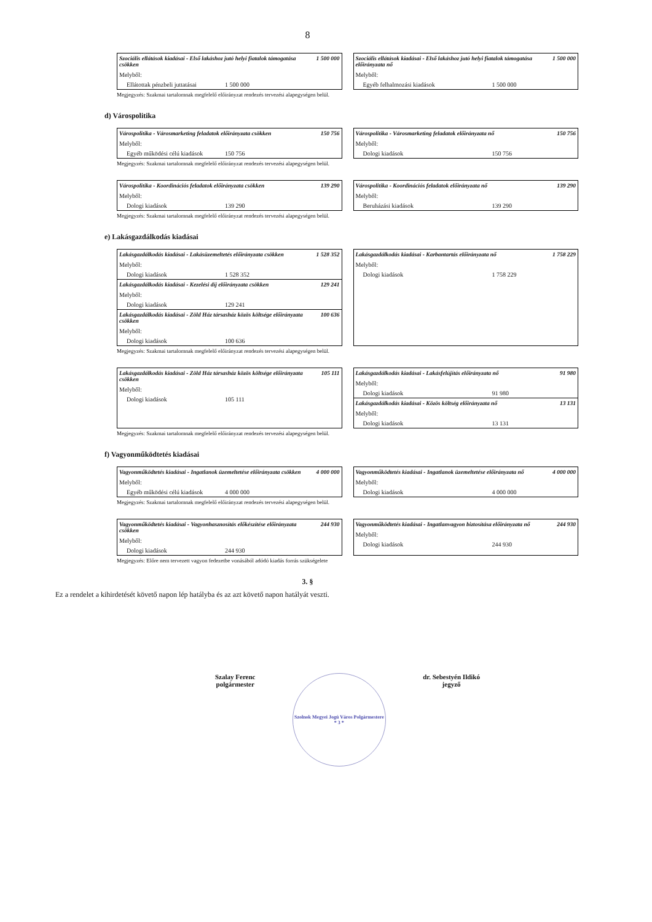8
Szociális ellátások kiadásai - Első lakáshoz jutó helyi fiatalok támogatása csökken 1 500 000
Melyből:
Ellátottak pénzbeli juttatásai 1 500 000
Szociális ellátások kiadásai - Első lakáshoz jutó helyi fiatalok támogatása előirányzata nő 1 500 000
Melyből:
Egyéb felhalmozási kiadások 1 500 000
Megjegyzés: Szakmai tartalomnak megfelelő előirányzat rendezés tervezési alapegységen belül.
d) Várospolitika
Várospolitika - Városmarketing feladatok előirányzata csökken 150 756
Melyből:
Egyéb működési célú kiadások 150 756
Várospolitika - Városmarketing feladatok előirányzata nő 150 756
Melyből:
Dologi kiadások 150 756
Megjegyzés: Szakmai tartalomnak megfelelő előirányzat rendezés tervezési alapegységen belül.
Várospolitika - Koordinációs feladatok előirányzata csökken 139 290
Melyből:
Dologi kiadások 139 290
Várospolitika - Koordinációs feladatok előirányzata nő 139 290
Melyből:
Beruházási kiadások 139 290
Megjegyzés: Szakmai tartalomnak megfelelő előirányzat rendezés tervezési alapegységen belül.
e) Lakásgazdálkodás kiadásai
Lakásgazdálkodás kiadásai - Lakásüzemeltetés előirányzata csökken 1 528 352
Melyből:
Dologi kiadások 1 528 352
Lakásgazdálkodás kiadásai - Kezelési díj előirányzata csökken 129 241
Melyből:
Dologi kiadások 129 241
Lakásgazdálkodás kiadásai - Zöld Ház társasház közös költsége előirányzata csökken 100 636
Melyből:
Dologi kiadások 100 636
Lakásgazdálkodás kiadásai - Karbantartás előirányzata nő 1 758 229
Melyből:
Dologi kiadások 1 758 229
Megjegyzés: Szakmai tartalomnak megfelelő előirányzat rendezés tervezési alapegységen belül.
Lakásgazdálkodás kiadásai - Zöld Ház társasház közös költsége előirányzata csökken 105 111
Melyből:
Dologi kiadások 105 111
Lakásgazdálkodás kiadásai - Lakásfelújítás előirányzata nő 91 980
Melyből:
Dologi kiadások 91 980
Lakásgazdálkodás kiadásai - Közös költség előirányzata nő 13 131
Melyből:
Dologi kiadások 13 131
Megjegyzés: Szakmai tartalomnak megfelelő előirányzat rendezés tervezési alapegységen belül.
f) Vagyonműködtetés kiadásai
Vagyonműködtetés kiadásai - Ingatlanok üzemeltetése előirányzata csökken 4 000 000
Melyből:
Egyéb működési célú kiadások 4 000 000
Vagyonműködtetés kiadásai - Ingatlanok üzemeltetése előirányzata nő 4 000 000
Melyből:
Dologi kiadások 4 000 000
Megjegyzés: Szakmai tartalomnak megfelelő előirányzat rendezés tervezési alapegységen belül.
Vagyonműködtetés kiadásai - Vagyonhasznosítás előkészítése előirányzata csökken 244 930
Melyből:
Dologi kiadások 244 930
Vagyonműködtetés kiadásai - Ingatlanvagyon biztosítása előirányzata nő 244 930
Melyből:
Dologi kiadások 244 930
Megjegyzés: Előre nem tervezett vagyon fedezetbe vonásából adódó kiadás forrás szükségelete
3. §
Ez a rendelet a kihirdetését követő napon lép hatályba és az azt követő napon hatályát veszti.
Szalay Ferenc
polgármester
Szolnok Megyei Jogú Város Polgármestere * 3 *
dr. Sebestyén Ildikó
jegyző